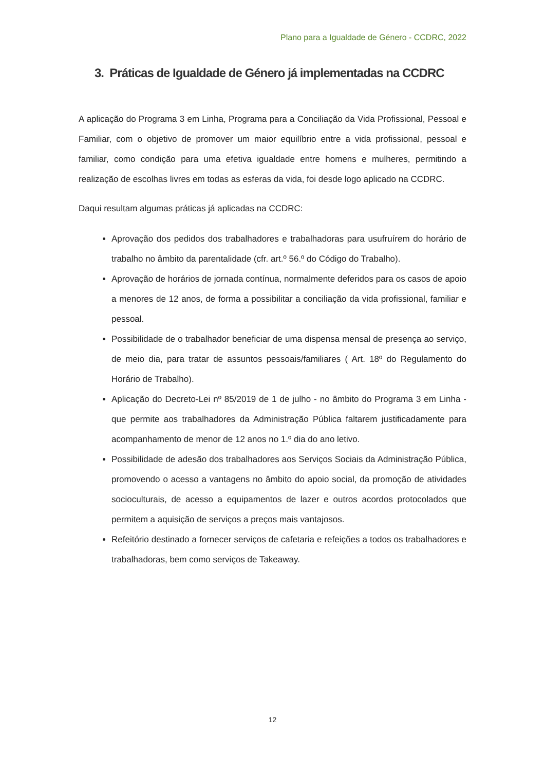Plano para a Igualdade de Género - CCDRC, 2022
3. Práticas de Igualdade de Género já implementadas na CCDRC
A aplicação do Programa 3 em Linha, Programa para a Conciliação da Vida Profissional, Pessoal e Familiar, com o objetivo de promover um maior equilíbrio entre a vida profissional, pessoal e familiar, como condição para uma efetiva igualdade entre homens e mulheres, permitindo a realização de escolhas livres em todas as esferas da vida, foi desde logo aplicado na CCDRC.
Daqui resultam algumas práticas já aplicadas na CCDRC:
Aprovação dos pedidos dos trabalhadores e trabalhadoras para usufruírem do horário de trabalho no âmbito da parentalidade (cfr. art.º 56.º do Código do Trabalho).
Aprovação de horários de jornada contínua, normalmente deferidos para os casos de apoio a menores de 12 anos, de forma a possibilitar a conciliação da vida profissional, familiar e pessoal.
Possibilidade de o trabalhador beneficiar de uma dispensa mensal de presença ao serviço, de meio dia, para tratar de assuntos pessoais/familiares ( Art. 18º do Regulamento do Horário de Trabalho).
Aplicação do Decreto-Lei nº 85/2019 de 1 de julho - no âmbito do Programa 3 em Linha - que permite aos trabalhadores da Administração Pública faltarem justificadamente para acompanhamento de menor de 12 anos no 1.º dia do ano letivo.
Possibilidade de adesão dos trabalhadores aos Serviços Sociais da Administração Pública, promovendo o acesso a vantagens no âmbito do apoio social, da promoção de atividades socioculturais, de acesso a equipamentos de lazer e outros acordos protocolados que permitem a aquisição de serviços a preços mais vantajosos.
Refeitório destinado a fornecer serviços de cafetaria e refeições a todos os trabalhadores e trabalhadoras, bem como serviços de Takeaway.
12